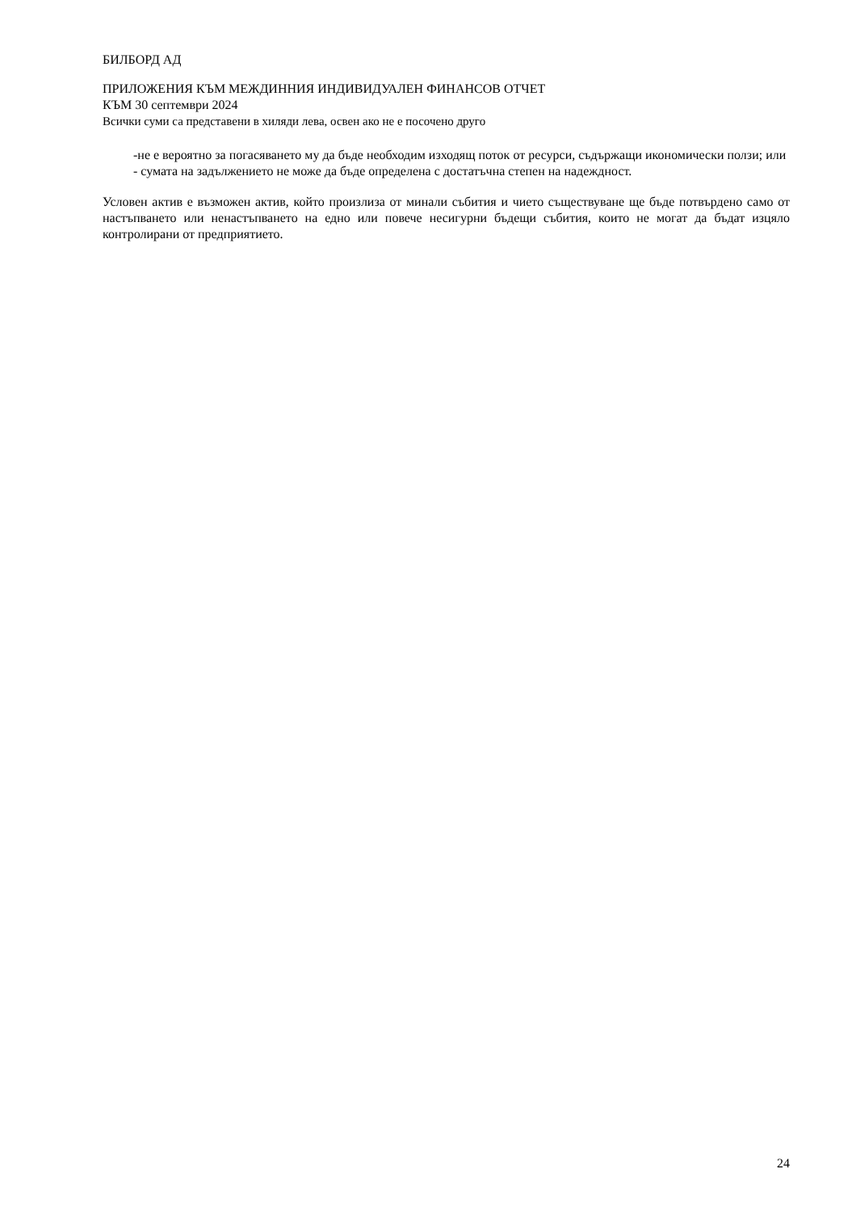БИЛБОРД АД
ПРИЛОЖЕНИЯ КЪМ МЕЖДИННИЯ ИНДИВИДУАЛЕН ФИНАНСОВ ОТЧЕТ
КЪМ 30 септември 2024
Всички суми са представени в хиляди лева, освен ако не е посочено друго
-не е вероятно за погасяването му да бъде необходим изходящ поток от ресурси, съдържащи икономически ползи; или
- сумата на задължението не може да бъде определена с достатъчна степен на надеждност.
Условен актив е възможен актив, който произлиза от минали събития и чието съществуване ще бъде потвърдено само от настъпването или ненастъпването на едно или повече несигурни бъдещи събития, които не могат да бъдат изцяло контролирани от предприятието.
24